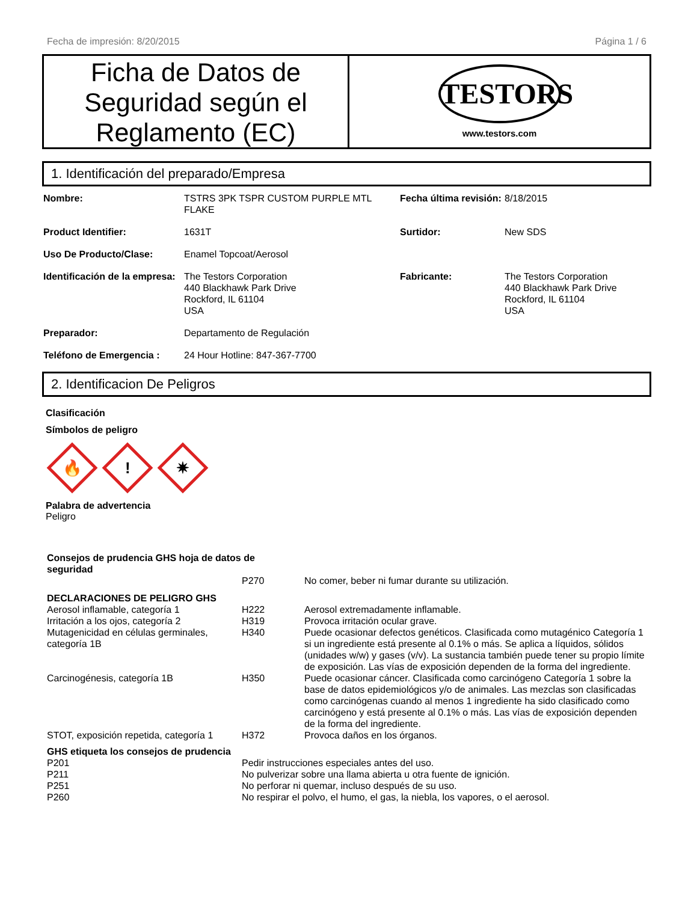Fecha de impresión: 8/20/2015 Página 1 / 6
Ficha de Datos de Seguridad según el Reglamento (EC)
TESTORS
www.testors.com
1. Identificación del preparado/Empresa
| Nombre: | TSTRS 3PK TSPR CUSTOM PURPLE MTL FLAKE | Fecha última revisión: | 8/18/2015 |
| Product Identifier: | 1631T | Surtidor: | New SDS |
| Uso De Producto/Clase: | Enamel Topcoat/Aerosol | | |
| Identificación de la empresa: | The Testors Corporation 440 Blackhawk Park Drive Rockford, IL 61104 USA | Fabricante: | The Testors Corporation 440 Blackhawk Park Drive Rockford, IL 61104 USA |
| Preparador: | Departamento de Regulación | | |
| Teléfono de Emergencia : | 24 Hour Hotline: 847-367-7700 | | |
2. Identificacion De Peligros
Clasificación
Símbolos de peligro
🔥
!
✷
Palabra de advertencia
Peligro
| Consejos de prudencia GHS hoja de datos de seguridad | | |
| | P270 | No comer, beber ni fumar durante su utilización. |
| DECLARACIONES DE PELIGRO GHS | | |
| Aerosol inflamable, categoría 1 | H222 | Aerosol extremadamente inflamable. |
| Irritación a los ojos, categoría 2 | H319 | Provoca irritación ocular grave. |
| Mutagenicidad en células germinales, categoría 1B | H340 | Puede ocasionar defectos genéticos. Clasificada como mutagénico Categoría 1 si un ingrediente está presente al 0.1% o más. Se aplica a líquidos, sólidos (unidades w/w) y gases (v/v). La sustancia también puede tener su propio límite de exposición. Las vías de exposición dependen de la forma del ingrediente. |
| Carcinogénesis, categoría 1B | H350 | Puede ocasionar cáncer. Clasificada como carcinógeno Categoría 1 sobre la base de datos epidemiológicos y/o de animales. Las mezclas son clasificadas como carcinógenas cuando al menos 1 ingrediente ha sido clasificado como carcinógeno y está presente al 0.1% o más. Las vías de exposición dependen de la forma del ingrediente. |
| STOT, exposición repetida, categoría 1 | H372 | Provoca daños en los órganos. |
| GHS etiqueta los consejos de prudencia | | |
| P201 | Pedir instrucciones especiales antes del uso. | |
| P211 | No pulverizar sobre una llama abierta u otra fuente de ignición. | |
| P251 | No perforar ni quemar, incluso después de su uso. | |
| P260 | No respirar el polvo, el humo, el gas, la niebla, los vapores, o el aerosol. | |